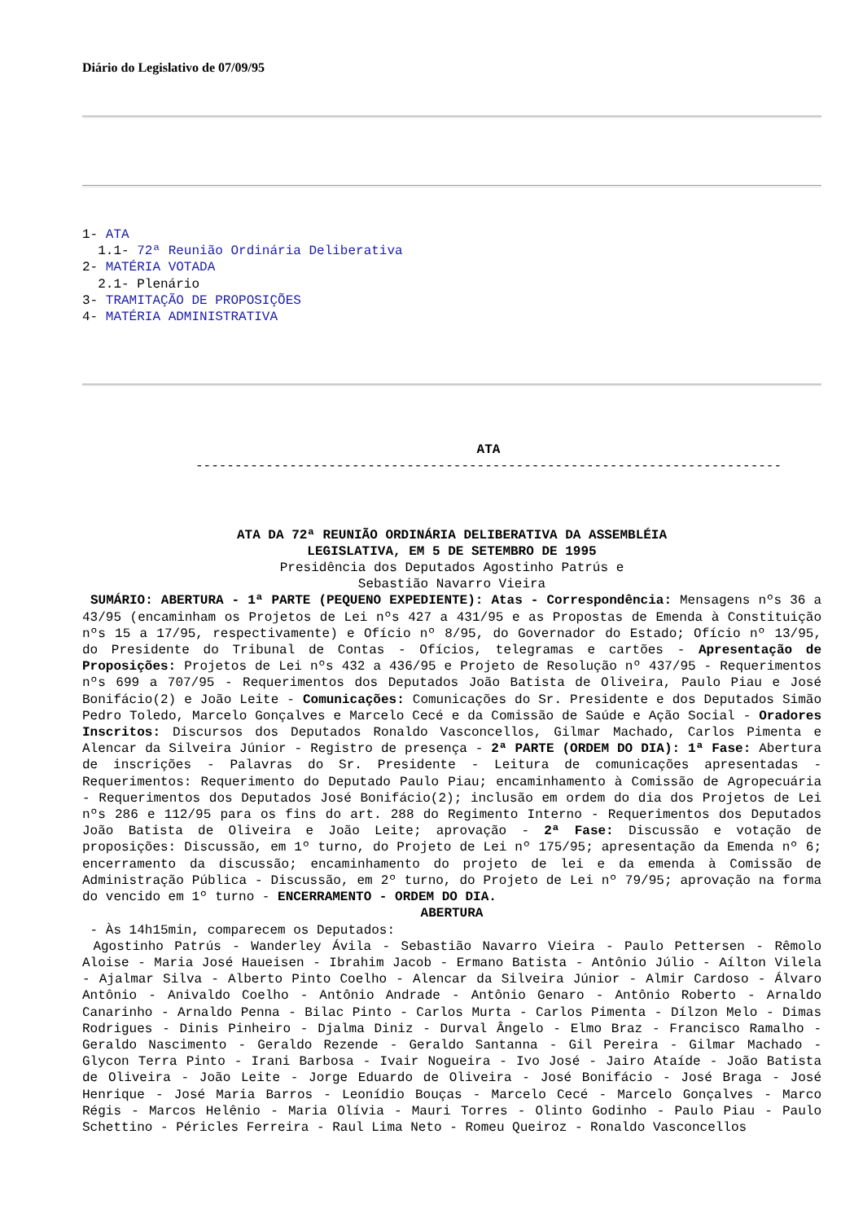Diário do Legislativo de 07/09/95
1- ATA
  1.1- 72ª Reunião Ordinária Deliberativa
2- MATÉRIA VOTADA
  2.1- Plenário
3- TRAMITAÇÃO DE PROPOSIÇÕES
4- MATÉRIA ADMINISTRATIVA
ATA
---------------------------------------------------------------------------
ATA DA 72ª REUNIÃO ORDINÁRIA DELIBERATIVA DA ASSEMBLÉIA
LEGISLATIVA, EM 5 DE SETEMBRO DE 1995
Presidência dos Deputados Agostinho Patrús e
Sebastião Navarro Vieira
SUMÁRIO: ABERTURA - 1ª PARTE (PEQUENO EXPEDIENTE): Atas - Correspondência: Mensagens nºs 36 a 43/95 (encaminham os Projetos de Lei nºs 427 a 431/95 e as Propostas de Emenda à Constituição nºs 15 a 17/95, respectivamente) e Ofício nº 8/95, do Governador do Estado; Ofício nº 13/95, do Presidente do Tribunal de Contas - Ofícios, telegramas e cartões - Apresentação de Proposições: Projetos de Lei nºs 432 a 436/95 e Projeto de Resolução nº 437/95 - Requerimentos nºs 699 a 707/95 - Requerimentos dos Deputados João Batista de Oliveira, Paulo Piau e José Bonifácio(2) e João Leite - Comunicações: Comunicações do Sr. Presidente e dos Deputados Simão Pedro Toledo, Marcelo Gonçalves e Marcelo Cecé e da Comissão de Saúde e Ação Social - Oradores Inscritos: Discursos dos Deputados Ronaldo Vasconcellos, Gilmar Machado, Carlos Pimenta e Alencar da Silveira Júnior - Registro de presença - 2ª PARTE (ORDEM DO DIA): 1ª Fase: Abertura de inscrições - Palavras do Sr. Presidente - Leitura de comunicações apresentadas - Requerimentos: Requerimento do Deputado Paulo Piau; encaminhamento à Comissão de Agropecuária - Requerimentos dos Deputados José Bonifácio(2); inclusão em ordem do dia dos Projetos de Lei nºs 286 e 112/95 para os fins do art. 288 do Regimento Interno - Requerimentos dos Deputados João Batista de Oliveira e João Leite; aprovação - 2ª Fase: Discussão e votação de proposições: Discussão, em 1º turno, do Projeto de Lei nº 175/95; apresentação da Emenda nº 6; encerramento da discussão; encaminhamento do projeto de lei e da emenda à Comissão de Administração Pública - Discussão, em 2º turno, do Projeto de Lei nº 79/95; aprovação na forma do vencido em 1º turno - ENCERRAMENTO - ORDEM DO DIA.
ABERTURA
- Às 14h15min, comparecem os Deputados:
Agostinho Patrús - Wanderley Ávila - Sebastião Navarro Vieira - Paulo Pettersen - Rêmolo Aloise - Maria José Haueisen - Ibrahim Jacob - Ermano Batista - Antônio Júlio - Aílton Vilela - Ajalmar Silva - Alberto Pinto Coelho - Alencar da Silveira Júnior - Almir Cardoso - Álvaro Antônio - Anivaldo Coelho - Antônio Andrade - Antônio Genaro - Antônio Roberto - Arnaldo Canarinho - Arnaldo Penna - Bilac Pinto - Carlos Murta - Carlos Pimenta - Dílzon Melo - Dimas Rodrigues - Dinis Pinheiro - Djalma Diniz - Durval Ângelo - Elmo Braz - Francisco Ramalho - Geraldo Nascimento - Geraldo Rezende - Geraldo Santanna - Gil Pereira - Gilmar Machado - Glycon Terra Pinto - Irani Barbosa - Ivair Nogueira - Ivo José - Jairo Ataíde - João Batista de Oliveira - João Leite - Jorge Eduardo de Oliveira - José Bonifácio - José Braga - José Henrique - José Maria Barros - Leonídio Bouças - Marcelo Cecé - Marcelo Gonçalves - Marco Régis - Marcos Helênio - Maria Olívia - Mauri Torres - Olinto Godinho - Paulo Piau - Paulo Schettino - Péricles Ferreira - Raul Lima Neto - Romeu Queiroz - Ronaldo Vasconcellos